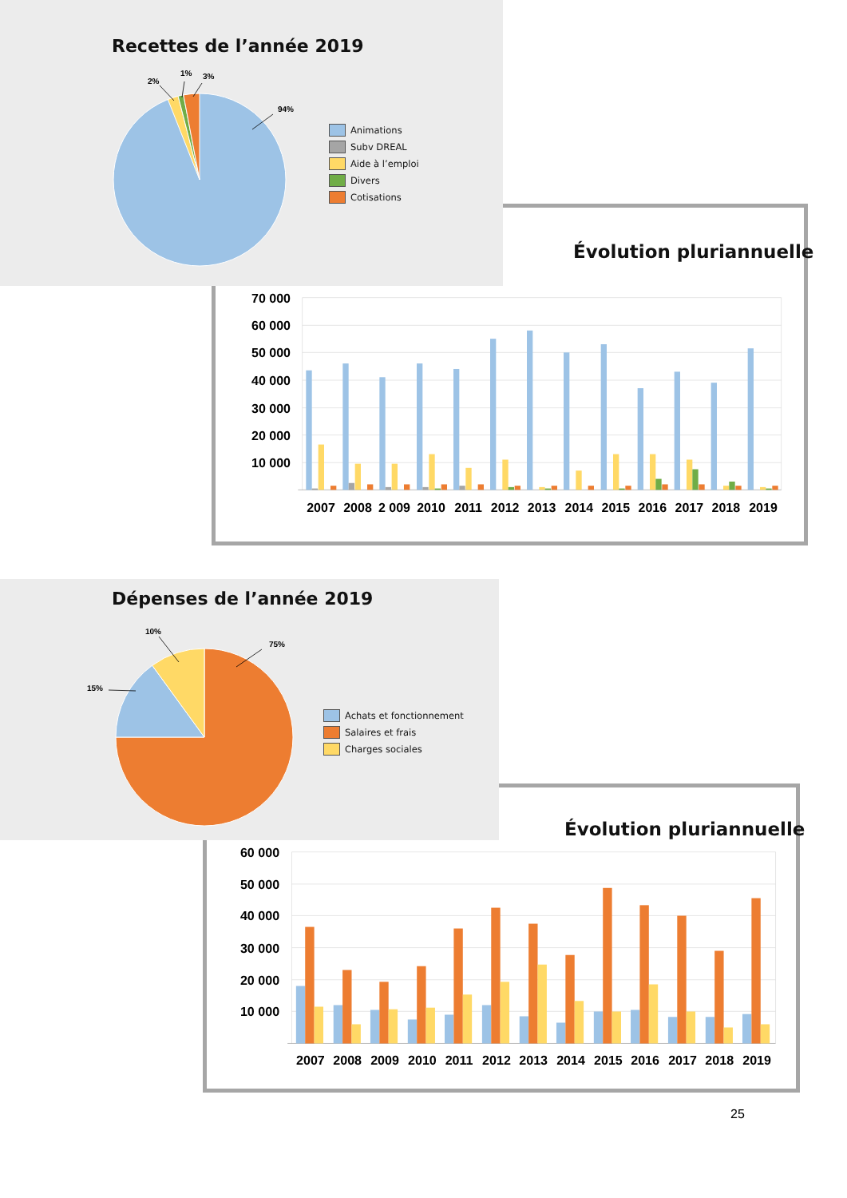Recettes de l’année 2019
2%
1%
3%
94%
Animations
Subv DREAL
Aide à l’emploi
Divers
Cotisations
Évolution pluriannuelle
70 000
60 000
50 000
40 000
30 000
20 000
10 000
2007
2008
2 009
2010
2011
2012
2013
2014
2015
2016
2017
2018
2019
Dépenses de l’année 2019
10%
75%
15%
Achats et fonctionnement
Salaires et frais
Charges sociales
Évolution pluriannuelle
60 000
50 000
40 000
30 000
20 000
10 000
2007
2008
2009
2010
2011
2012
2013
2014
2015
2016
2017
2018
2019
25